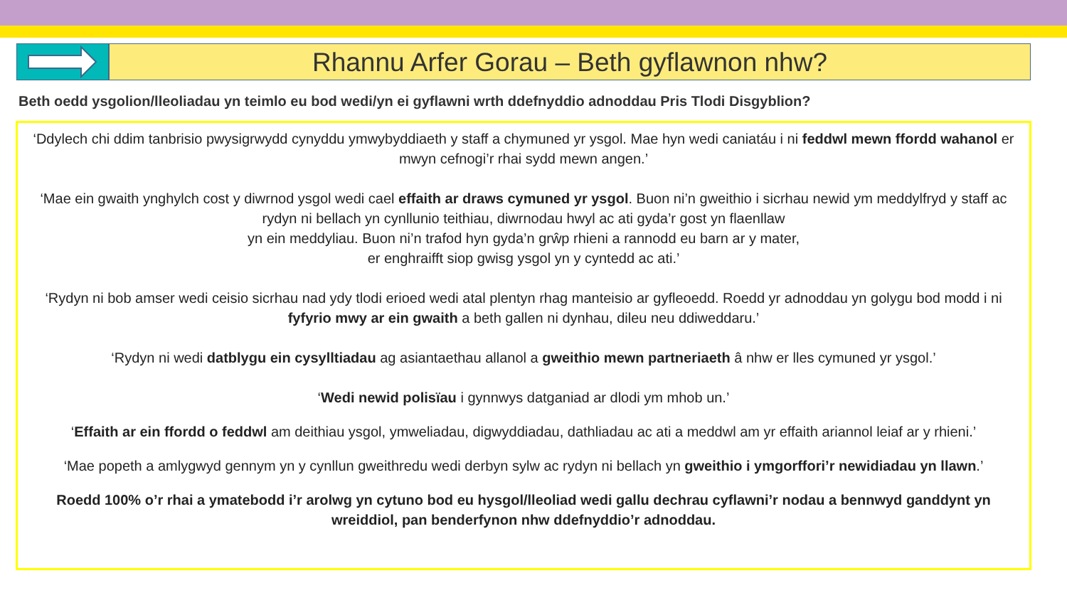Rhannu Arfer Gorau – Beth gyflawnon nhw?
Beth oedd ysgolion/lleoliadau yn teimlo eu bod wedi/yn ei gyflawni wrth ddefnyddio adnoddau Pris Tlodi Disgyblion?
‘Ddylech chi ddim tanbrisio pwysigrwydd cynyddu ymwybyddiaeth y staff a chymuned yr ysgol. Mae hyn wedi caniatáu i ni feddwl mewn ffordd wahanol er mwyn cefnogi’r rhai sydd mewn angen.’
‘Mae ein gwaith ynghylch cost y diwrnod ysgol wedi cael effaith ar draws cymuned yr ysgol. Buon ni’n gweithio i sicrhau newid ym meddylfryd y staff ac rydyn ni bellach yn cynllunio teithiau, diwrnodau hwyl ac ati gyda’r gost yn flaenllaw
yn ein meddyliau. Buon ni’n trafod hyn gyda’n grŵp rhieni a rannodd eu barn ar y mater,
er enghraifft siop gwisg ysgol yn y cyntedd ac ati.’
‘Rydyn ni bob amser wedi ceisio sicrhau nad ydy tlodi erioed wedi atal plentyn rhag manteisio ar gyfleoedd. Roedd yr adnoddau yn golygu bod modd i ni fyfyrio mwy ar ein gwaith a beth gallen ni dynhau, dileu neu ddiweddaru.’
‘Rydyn ni wedi datblygu ein cysylltiadau ag asiantaethau allanol a gweithio mewn partneriaeth â nhw er lles cymuned yr ysgol.’
‘Wedi newid polisïau i gynnwys datganiad ar dlodi ym mhob un.’
‘Effaith ar ein ffordd o feddwl am deithiau ysgol, ymweliadau, digwyddiadau, dathliadau ac ati a meddwl am yr effaith ariannol leiaf ar y rhieni.’
‘Mae popeth a amlygwyd gennym yn y cynllun gweithredu wedi derbyn sylw ac rydyn ni bellach yn gweithio i ymgorffori’r newidiadau yn llawn.’
Roedd 100% o’r rhai a ymatebodd i’r arolwg yn cytuno bod eu hysgol/lleoliad wedi gallu dechrau cyflawni’r nodau a bennwyd ganddynt yn wreiddiol, pan benderfynon nhw ddefnyddio’r adnoddau.